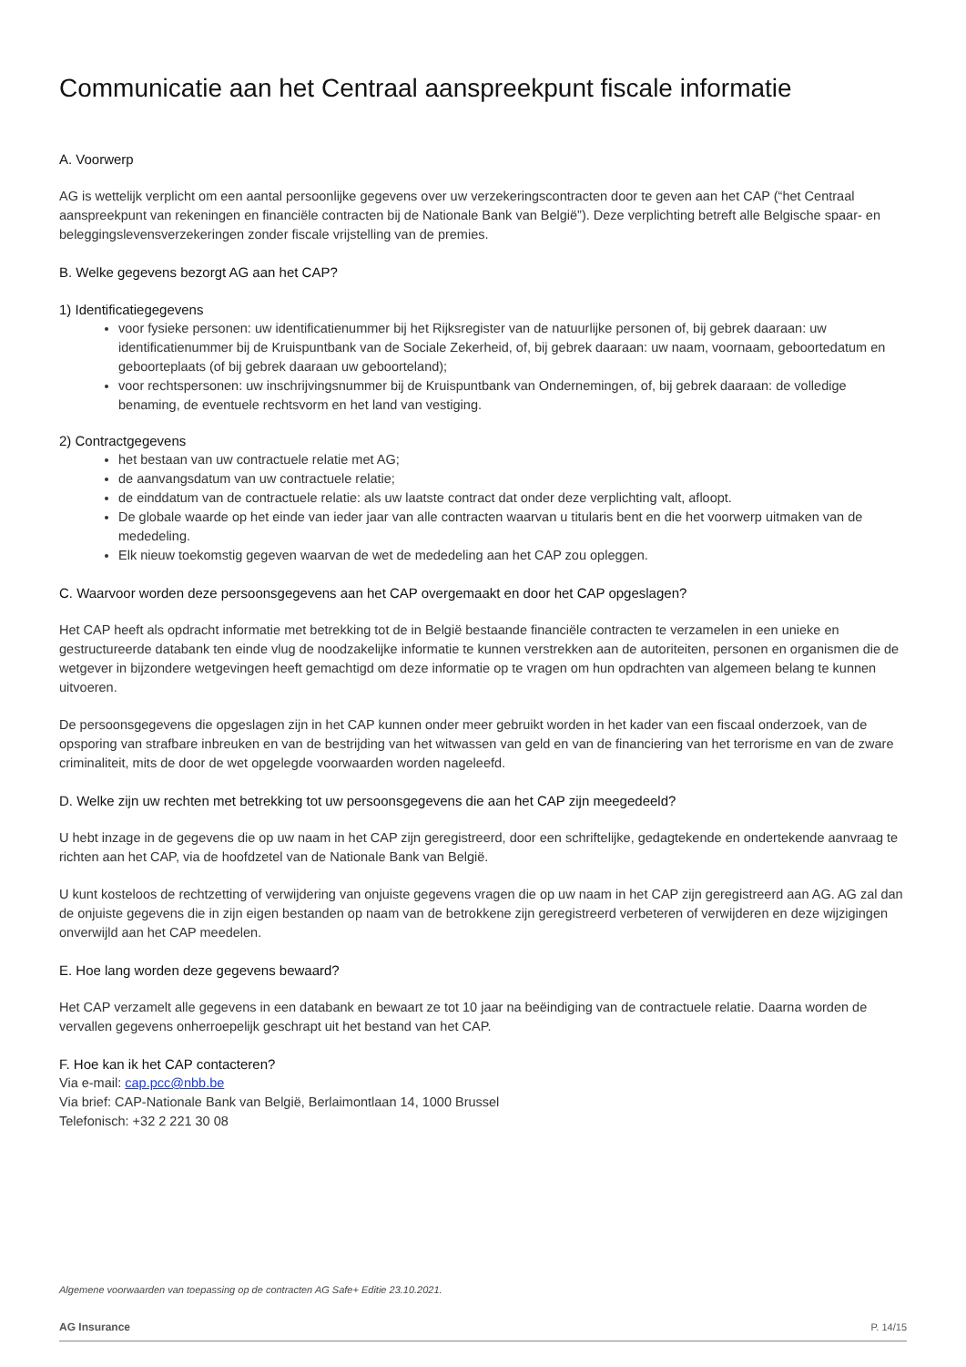Communicatie aan het Centraal aanspreekpunt fiscale informatie
A. Voorwerp
AG is wettelijk verplicht om een aantal persoonlijke gegevens over uw verzekeringscontracten door te geven aan het CAP (“het Centraal aanspreekpunt van rekeningen en financiële contracten bij de Nationale Bank van België”). Deze verplichting betreft alle Belgische spaar- en beleggingslevensverzekeringen zonder fiscale vrijstelling van de premies.
B. Welke gegevens bezorgt AG aan het CAP?
1) Identificatiegegevens
voor fysieke personen: uw identificatienummer bij het Rijksregister van de natuurlijke personen of, bij gebrek daaraan: uw identificatienummer bij de Kruispuntbank van de Sociale Zekerheid, of, bij gebrek daaraan: uw naam, voornaam, geboortedatum en geboorteplaats (of bij gebrek daaraan uw geboorteland);
voor rechtspersonen: uw inschrijvingsnummer bij de Kruispuntbank van Ondernemingen, of, bij gebrek daaraan: de volledige benaming, de eventuele rechtsvorm en het land van vestiging.
2) Contractgegevens
het bestaan van uw contractuele relatie met AG;
de aanvangsdatum van uw contractuele relatie;
de einddatum van de contractuele relatie: als uw laatste contract dat onder deze verplichting valt, afloopt.
De globale waarde op het einde van ieder jaar van alle contracten waarvan u titularis bent en die het voorwerp uitmaken van de mededeling.
Elk nieuw toekomstig gegeven waarvan de wet de mededeling aan het CAP zou opleggen.
C. Waarvoor worden deze persoonsgegevens aan het CAP overgemaakt en door het CAP opgeslagen?
Het CAP heeft als opdracht informatie met betrekking tot de in België bestaande financiële contracten te verzamelen in een unieke en gestructureerde databank ten einde vlug de noodzakelijke informatie te kunnen verstrekken aan de autoriteiten, personen en organismen die de wetgever in bijzondere wetgevingen heeft gemachtigd om deze informatie op te vragen om hun opdrachten van algemeen belang te kunnen uitvoeren.
De persoonsgegevens die opgeslagen zijn in het CAP kunnen onder meer gebruikt worden in het kader van een fiscaal onderzoek, van de opsporing van strafbare inbreuken en van de bestrijding van het witwassen van geld en van de financiering van het terrorisme en van de zware criminaliteit, mits de door de wet opgelegde voorwaarden worden nageleefd.
D. Welke zijn uw rechten met betrekking tot uw persoonsgegevens die aan het CAP zijn meegedeeld?
U hebt inzage in de gegevens die op uw naam in het CAP zijn geregistreerd, door een schriftelijke, gedagtekende en ondertekende aanvraag te richten aan het CAP, via de hoofdzetel van de Nationale Bank van België.
U kunt kosteloos de rechtzetting of verwijdering van onjuiste gegevens vragen die op uw naam in het CAP zijn geregistreerd aan AG. AG zal dan de onjuiste gegevens die in zijn eigen bestanden op naam van de betrokkene zijn geregistreerd verbeteren of verwijderen en deze wijzigingen onverwijld aan het CAP meedelen.
E. Hoe lang worden deze gegevens bewaard?
Het CAP verzamelt alle gegevens in een databank en bewaart ze tot 10 jaar na beëindiging van de contractuele relatie. Daarna worden de vervallen gegevens onherroepelijk geschrapt uit het bestand van het CAP.
F. Hoe kan ik het CAP contacteren?
Via e-mail: cap.pcc@nbb.be
Via brief: CAP-Nationale Bank van België, Berlaimontlaan 14, 1000 Brussel
Telefonisch: +32 2 221 30 08
Algemene voorwaarden van toepassing op de contracten AG Safe+ Editie 23.10.2021.
AG Insurance P. 14/15